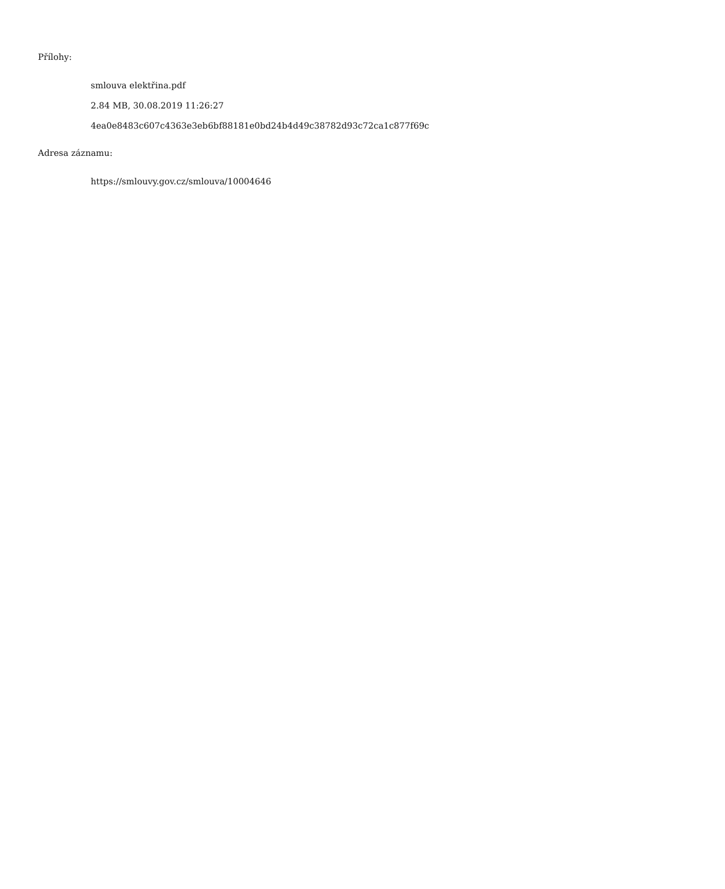Přílohy:
smlouva elektřina.pdf
2.84 MB, 30.08.2019 11:26:27
4ea0e8483c607c4363e3eb6bf88181e0bd24b4d49c38782d93c72ca1c877f69c
Adresa záznamu:
https://smlouvy.gov.cz/smlouva/10004646